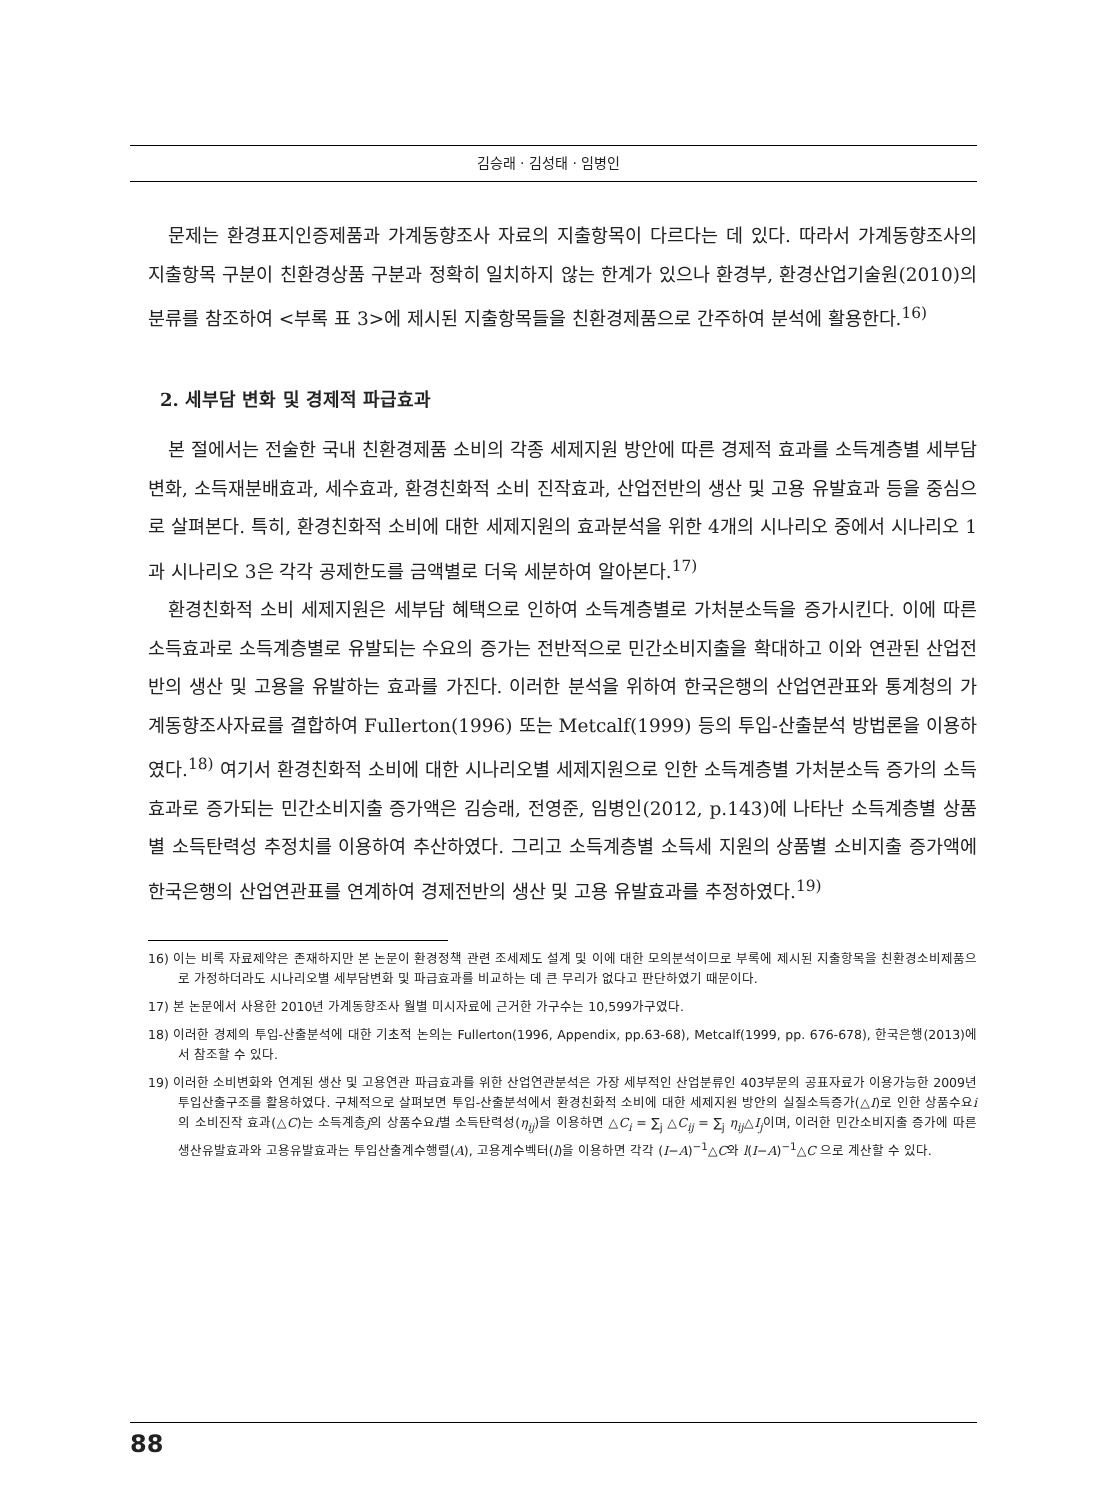김승래 · 김성태 · 임병인
문제는 환경표지인증제품과 가계동향조사 자료의 지출항목이 다르다는 데 있다. 따라서 가계동향조사의 지출항목 구분이 친환경상품 구분과 정확히 일치하지 않는 한계가 있으나 환경부, 환경산업기술원(2010)의 분류를 참조하여 <부록 표 3>에 제시된 지출항목들을 친환경제품으로 간주하여 분석에 활용한다.<sup>16)</sup>
2. 세부담 변화 및 경제적 파급효과
본 절에서는 전술한 국내 친환경제품 소비의 각종 세제지원 방안에 따른 경제적 효과를 소득계층별 세부담 변화, 소득재분배효과, 세수효과, 환경친화적 소비 진작효과, 산업전반의 생산 및 고용 유발효과 등을 중심으로 살펴본다. 특히, 환경친화적 소비에 대한 세제지원의 효과분석을 위한 4개의 시나리오 중에서 시나리오 1과 시나리오 3은 각각 공제한도를 금액별로 더욱 세분하여 알아본다.<sup>17)</sup>
환경친화적 소비 세제지원은 세부담 혜택으로 인하여 소득계층별로 가처분소득을 증가시킨다. 이에 따른 소득효과로 소득계층별로 유발되는 수요의 증가는 전반적으로 민간소비지출을 확대하고 이와 연관된 산업전반의 생산 및 고용을 유발하는 효과를 가진다. 이러한 분석을 위하여 한국은행의 산업연관표와 통계청의 가계동향조사자료를 결합하여 Fullerton(1996) 또는 Metcalf(1999) 등의 투입-산출분석 방법론을 이용하였다.<sup>18)</sup> 여기서 환경친화적 소비에 대한 시나리오별 세제지원으로 인한 소득계층별 가처분소득 증가의 소득효과로 증가되는 민간소비지출 증가액은 김승래, 전영준, 임병인(2012, p.143)에 나타난 소득계층별 상품별 소득탄력성 추정치를 이용하여 추산하였다. 그리고 소득계층별 소득세 지원의 상품별 소비지출 증가액에 한국은행의 산업연관표를 연계하여 경제전반의 생산 및 고용 유발효과를 추정하였다.<sup>19)</sup>
16) 이는 비록 자료제약은 존재하지만 본 논문이 환경정책 관련 조세제도 설계 및 이에 대한 모의분석이므로 부록에 제시된 지출항목을 친환경소비제품으로 가정하더라도 시나리오별 세부담변화 및 파급효과를 비교하는 데 큰 무리가 없다고 판단하였기 때문이다.
17) 본 논문에서 사용한 2010년 가계동향조사 월별 미시자료에 근거한 가구수는 10,599가구였다.
18) 이러한 경제의 투입-산출분석에 대한 기초적 논의는 Fullerton(1996, Appendix, pp.63-68), Metcalf(1999, pp. 676-678), 한국은행(2013)에서 참조할 수 있다.
19) 이러한 소비변화와 연계된 생산 및 고용연관 파급효과를 위한 산업연관분석은 가장 세부적인 산업분류인 403부문의 공표자료가 이용가능한 2009년 투입산출구조를 활용하였다. 구체적으로 살펴보면 투입-산출분석에서 환경친화적 소비에 대한 세제지원 방안의 실질소득증가(△I)로 인한 상품수요i의 소비진작 효과(△C)는 소득계층j의 상품수요i별 소득탄력성(η<sub>ij</sub>)을 이용하면 △C<sub>i</sub> = ∑<sub>j</sub> △C<sub>ij</sub> = ∑<sub>j</sub> η<sub>ij</sub>△I<sub>j</sub>이며, 이러한 민간소비지출 증가에 따른 생산유발효과와 고용유발효과는 투입산출계수행렬(A), 고용계수벡터(l)을 이용하면 각각 (I−A)<sup>−1</sup>△C와 l(I−A)<sup>−1</sup>△C 으로 계산할 수 있다.
88